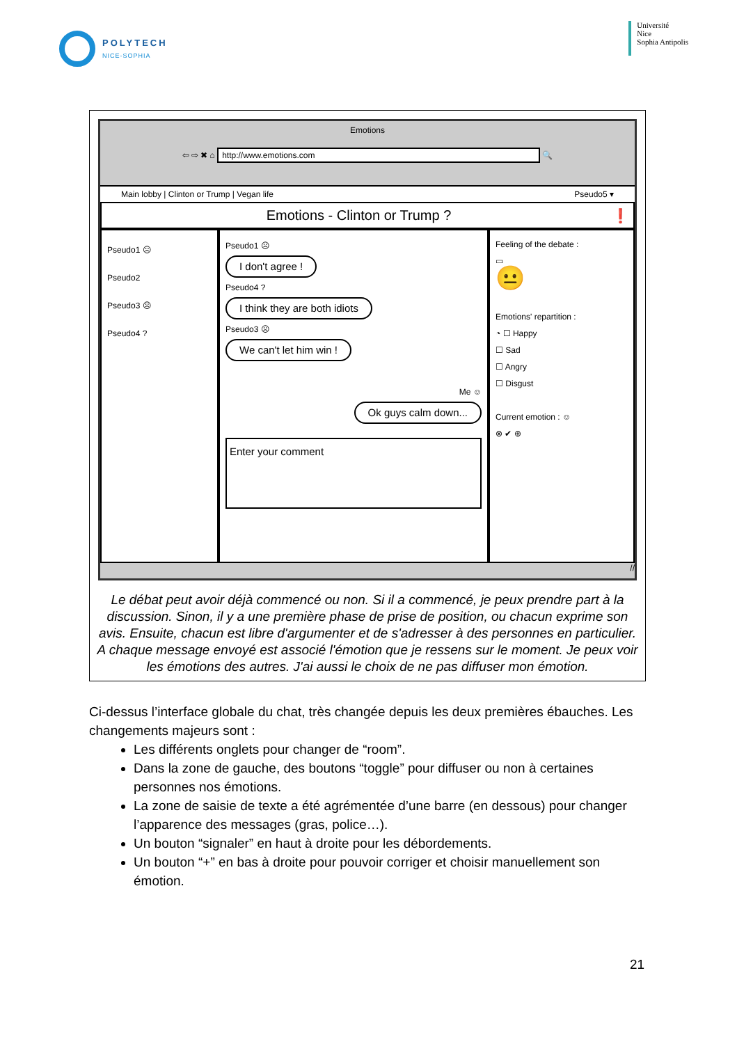POLYTECH
NICE-SOPHIA
Université
Nice
Sophia Antipolis
Emotions
⇦ ⇨ ✖ ⌂ http://www.emotions.com 🔍
Main lobby | Clinton or Trump | Vegan life Pseudo5 ▾
Emotions - Clinton or Trump ? ❗
Pseudo1 ☹
Pseudo2
Pseudo3 ☹
Pseudo4 ?
Pseudo1 ☹
I don't agree !
Pseudo4 ?
I think they are both idiots
Pseudo3 ☹
We can't let him win !
Me ☺
Ok guys calm down...
Enter your comment
Feeling of the debate :
▭
😐
Emotions' repartition :
◔ ☐ Happy
☐ Sad
☐ Angry
☐ Disgust
Current emotion : ☺
⊗ ✔ ⊕
//
Le débat peut avoir déjà commencé ou non. Si il a commencé, je peux prendre part à la discussion. Sinon, il y a une première phase de prise de position, ou chacun exprime son avis. Ensuite, chacun est libre d'argumenter et de s'adresser à des personnes en particulier.
A chaque message envoyé est associé l'émotion que je ressens sur le moment. Je peux voir les émotions des autres. J'ai aussi le choix de ne pas diffuser mon émotion.
Ci-dessus l’interface globale du chat, très changée depuis les deux premières ébauches. Les changements majeurs sont :
Les différents onglets pour changer de “room”.
Dans la zone de gauche, des boutons “toggle” pour diffuser ou non à certaines personnes nos émotions.
La zone de saisie de texte a été agrémentée d’une barre (en dessous) pour changer l’apparence des messages (gras, police…).
Un bouton “signaler” en haut à droite pour les débordements.
Un bouton “+” en bas à droite pour pouvoir corriger et choisir manuellement son émotion.
21